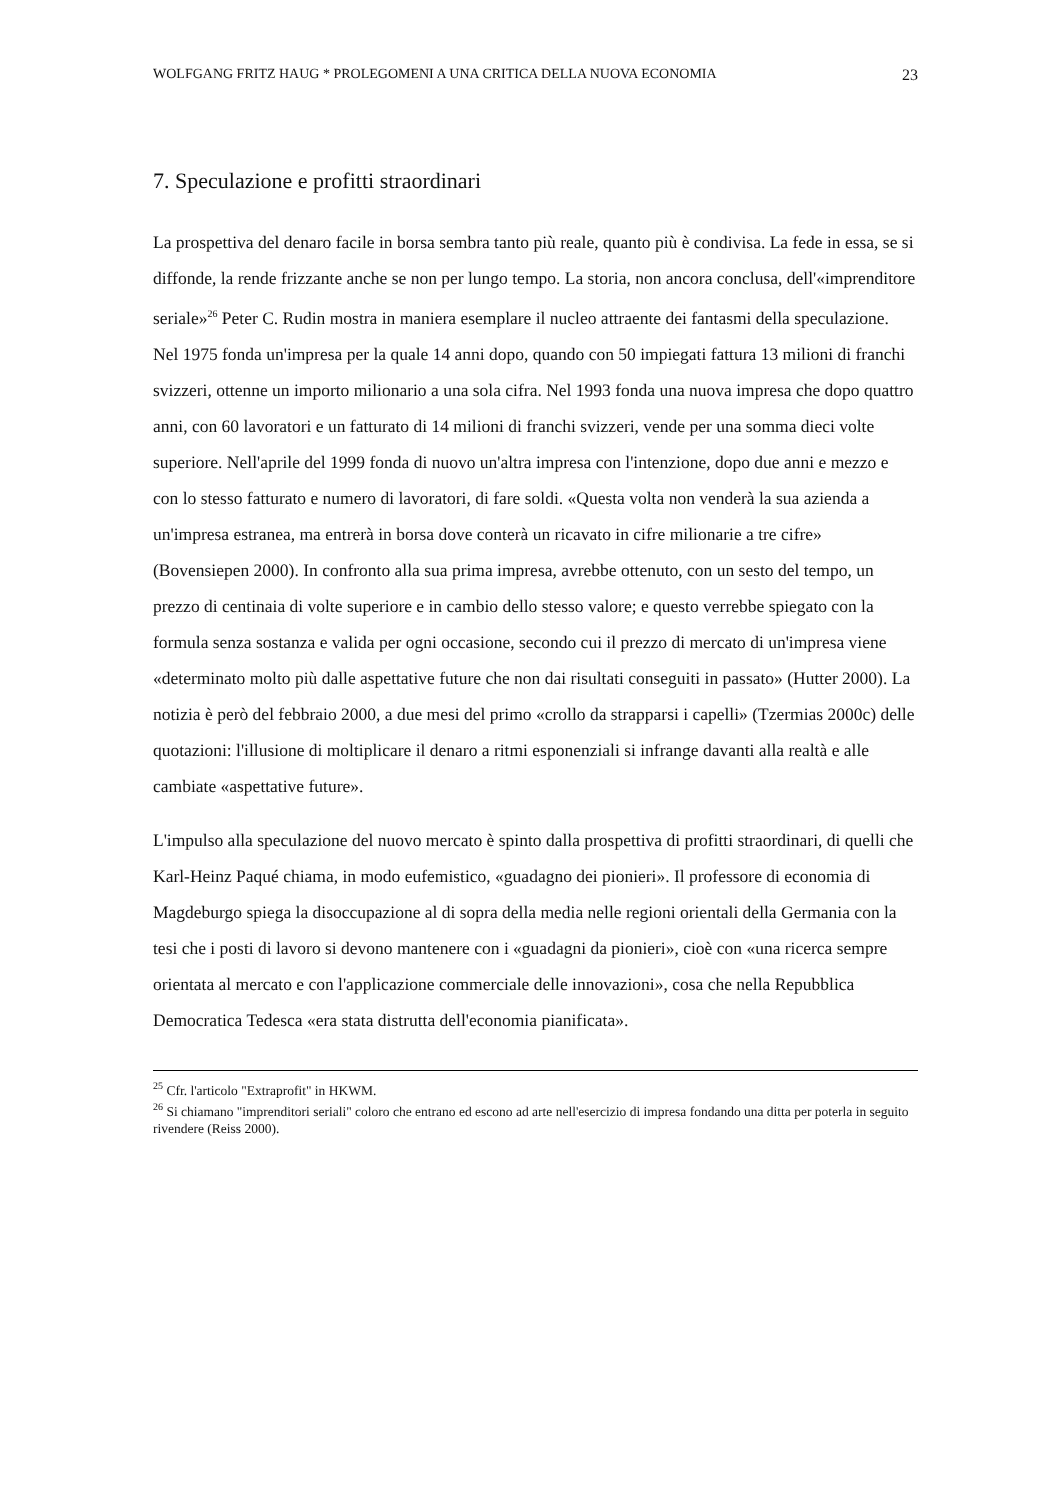WOLFGANG FRITZ HAUG * PROLEGOMENI A UNA CRITICA DELLA NUOVA ECONOMIA 23
7. Speculazione e profitti straordinari
La prospettiva del denaro facile in borsa sembra tanto più reale, quanto più è condivisa. La fede in essa, se si diffonde, la rende frizzante anche se non per lungo tempo. La storia, non ancora conclusa, dell'«imprenditore seriale»<sup>26</sup> Peter C. Rudin mostra in maniera esemplare il nucleo attraente dei fantasmi della speculazione. Nel 1975 fonda un'impresa per la quale 14 anni dopo, quando con 50 impiegati fattura 13 milioni di franchi svizzeri, ottenne un importo milionario a una sola cifra. Nel 1993 fonda una nuova impresa che dopo quattro anni, con 60 lavoratori e un fatturato di 14 milioni di franchi svizzeri, vende per una somma dieci volte superiore. Nell'aprile del 1999 fonda di nuovo un'altra impresa con l'intenzione, dopo due anni e mezzo e con lo stesso fatturato e numero di lavoratori, di fare soldi. «Questa volta non venderà la sua azienda a un'impresa estranea, ma entrerà in borsa dove conterà un ricavato in cifre milionarie a tre cifre» (Bovensiepen 2000). In confronto alla sua prima impresa, avrebbe ottenuto, con un sesto del tempo, un prezzo di centinaia di volte superiore e in cambio dello stesso valore; e questo verrebbe spiegato con la formula senza sostanza e valida per ogni occasione, secondo cui il prezzo di mercato di un'impresa viene «determinato molto più dalle aspettative future che non dai risultati conseguiti in passato» (Hutter 2000). La notizia è però del febbraio 2000, a due mesi del primo «crollo da strapparsi i capelli» (Tzermias 2000c) delle quotazioni: l'illusione di moltiplicare il denaro a ritmi esponenziali si infrange davanti alla realtà e alle cambiate «aspettative future».
L'impulso alla speculazione del nuovo mercato è spinto dalla prospettiva di profitti straordinari, di quelli che Karl-Heinz Paqué chiama, in modo eufemistico, «guadagno dei pionieri». Il professore di economia di Magdeburgo spiega la disoccupazione al di sopra della media nelle regioni orientali della Germania con la tesi che i posti di lavoro si devono mantenere con i «guadagni da pionieri», cioè con «una ricerca sempre orientata al mercato e con l'applicazione commerciale delle innovazioni», cosa che nella Repubblica Democratica Tedesca «era stata distrutta dell'economia pianificata».
<sup>25</sup> Cfr. l'articolo "Extraprofit" in HKWM.
<sup>26</sup> Si chiamano "imprenditori seriali" coloro che entrano ed escono ad arte nell'esercizio di impresa fondando una ditta per poterla in seguito rivendere (Reiss 2000).